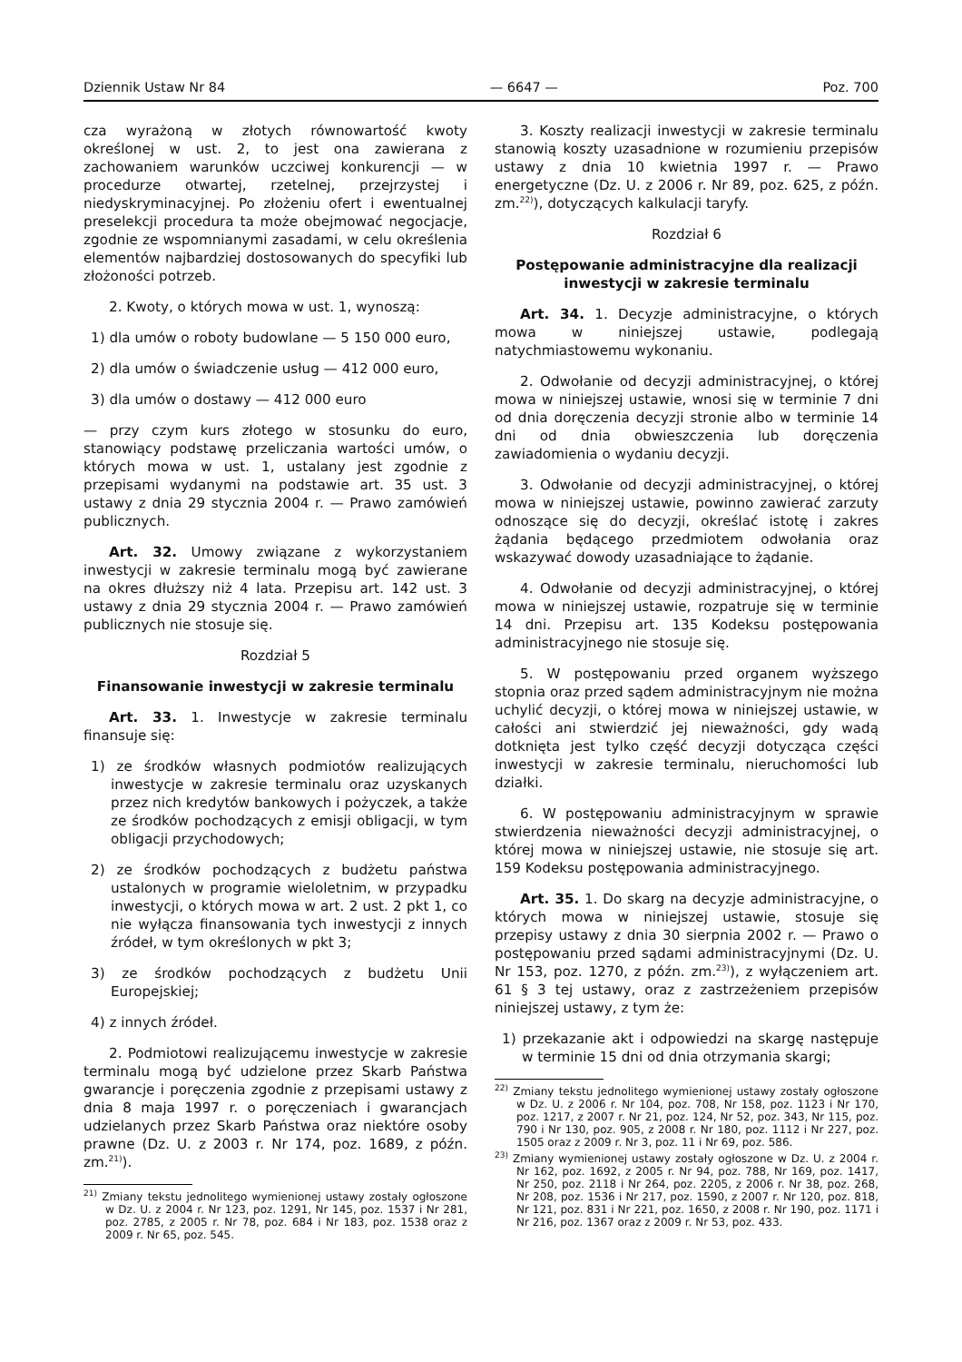Dziennik Ustaw Nr 84 — 6647 — Poz. 700
cza wyrażoną w złotych równowartość kwoty określonej w ust. 2, to jest ona zawierana z zachowaniem warunków uczciwej konkurencji — w procedurze otwartej, rzetelnej, przejrzystej i niedyskryminacyjnej. Po złożeniu ofert i ewentualnej preselekcji procedura ta może obejmować negocjacje, zgodnie ze wspomnianymi zasadami, w celu określenia elementów najbardziej dostosowanych do specyfiki lub złożoności potrzeb.
2. Kwoty, o których mowa w ust. 1, wynoszą:
1) dla umów o roboty budowlane — 5 150 000 euro,
2) dla umów o świadczenie usług — 412 000 euro,
3) dla umów o dostawy — 412 000 euro
— przy czym kurs złotego w stosunku do euro, stanowiący podstawę przeliczania wartości umów, o których mowa w ust. 1, ustalany jest zgodnie z przepisami wydanymi na podstawie art. 35 ust. 3 ustawy z dnia 29 stycznia 2004 r. — Prawo zamówień publicznych.
Art. 32. Umowy związane z wykorzystaniem inwestycji w zakresie terminalu mogą być zawierane na okres dłuższy niż 4 lata. Przepisu art. 142 ust. 3 ustawy z dnia 29 stycznia 2004 r. — Prawo zamówień publicznych nie stosuje się.
Rozdział 5
Finansowanie inwestycji w zakresie terminalu
Art. 33. 1. Inwestycje w zakresie terminalu finansuje się:
1) ze środków własnych podmiotów realizujących inwestycje w zakresie terminalu oraz uzyskanych przez nich kredytów bankowych i pożyczek, a także ze środków pochodzących z emisji obligacji, w tym obligacji przychodowych;
2) ze środków pochodzących z budżetu państwa ustalonych w programie wieloletnim, w przypadku inwestycji, o których mowa w art. 2 ust. 2 pkt 1, co nie wyłącza finansowania tych inwestycji z innych źródeł, w tym określonych w pkt 3;
3) ze środków pochodzących z budżetu Unii Europejskiej;
4) z innych źródeł.
2. Podmiotowi realizującemu inwestycje w zakresie terminalu mogą być udzielone przez Skarb Państwa gwarancje i poręczenia zgodnie z przepisami ustawy z dnia 8 maja 1997 r. o poręczeniach i gwarancjach udzielanych przez Skarb Państwa oraz niektóre osoby prawne (Dz. U. z 2003 r. Nr 174, poz. 1689, z późn. zm.<sup>21)</sup>).
<sup>21)</sup> Zmiany tekstu jednolitego wymienionej ustawy zostały ogłoszone w Dz. U. z 2004 r. Nr 123, poz. 1291, Nr 145, poz. 1537 i Nr 281, poz. 2785, z 2005 r. Nr 78, poz. 684 i Nr 183, poz. 1538 oraz z 2009 r. Nr 65, poz. 545.
3. Koszty realizacji inwestycji w zakresie terminalu stanowią koszty uzasadnione w rozumieniu przepisów ustawy z dnia 10 kwietnia 1997 r. — Prawo energetyczne (Dz. U. z 2006 r. Nr 89, poz. 625, z późn. zm.<sup>22)</sup>), dotyczących kalkulacji taryfy.
Rozdział 6
Postępowanie administracyjne dla realizacji inwestycji w zakresie terminalu
Art. 34. 1. Decyzje administracyjne, o których mowa w niniejszej ustawie, podlegają natychmiastowemu wykonaniu.
2. Odwołanie od decyzji administracyjnej, o której mowa w niniejszej ustawie, wnosi się w terminie 7 dni od dnia doręczenia decyzji stronie albo w terminie 14 dni od dnia obwieszczenia lub doręczenia zawiadomienia o wydaniu decyzji.
3. Odwołanie od decyzji administracyjnej, o której mowa w niniejszej ustawie, powinno zawierać zarzuty odnoszące się do decyzji, określać istotę i zakres żądania będącego przedmiotem odwołania oraz wskazywać dowody uzasadniające to żądanie.
4. Odwołanie od decyzji administracyjnej, o której mowa w niniejszej ustawie, rozpatruje się w terminie 14 dni. Przepisu art. 135 Kodeksu postępowania administracyjnego nie stosuje się.
5. W postępowaniu przed organem wyższego stopnia oraz przed sądem administracyjnym nie można uchylić decyzji, o której mowa w niniejszej ustawie, w całości ani stwierdzić jej nieważności, gdy wadą dotknięta jest tylko część decyzji dotycząca części inwestycji w zakresie terminalu, nieruchomości lub działki.
6. W postępowaniu administracyjnym w sprawie stwierdzenia nieważności decyzji administracyjnej, o której mowa w niniejszej ustawie, nie stosuje się art. 159 Kodeksu postępowania administracyjnego.
Art. 35. 1. Do skarg na decyzje administracyjne, o których mowa w niniejszej ustawie, stosuje się przepisy ustawy z dnia 30 sierpnia 2002 r. — Prawo o postępowaniu przed sądami administracyjnymi (Dz. U. Nr 153, poz. 1270, z późn. zm.<sup>23)</sup>), z wyłączeniem art. 61 § 3 tej ustawy, oraz z zastrzeżeniem przepisów niniejszej ustawy, z tym że:
1) przekazanie akt i odpowiedzi na skargę następuje w terminie 15 dni od dnia otrzymania skargi;
<sup>22)</sup> Zmiany tekstu jednolitego wymienionej ustawy zostały ogłoszone w Dz. U. z 2006 r. Nr 104, poz. 708, Nr 158, poz. 1123 i Nr 170, poz. 1217, z 2007 r. Nr 21, poz. 124, Nr 52, poz. 343, Nr 115, poz. 790 i Nr 130, poz. 905, z 2008 r. Nr 180, poz. 1112 i Nr 227, poz. 1505 oraz z 2009 r. Nr 3, poz. 11 i Nr 69, poz. 586.
<sup>23)</sup> Zmiany wymienionej ustawy zostały ogłoszone w Dz. U. z 2004 r. Nr 162, poz. 1692, z 2005 r. Nr 94, poz. 788, Nr 169, poz. 1417, Nr 250, poz. 2118 i Nr 264, poz. 2205, z 2006 r. Nr 38, poz. 268, Nr 208, poz. 1536 i Nr 217, poz. 1590, z 2007 r. Nr 120, poz. 818, Nr 121, poz. 831 i Nr 221, poz. 1650, z 2008 r. Nr 190, poz. 1171 i Nr 216, poz. 1367 oraz z 2009 r. Nr 53, poz. 433.